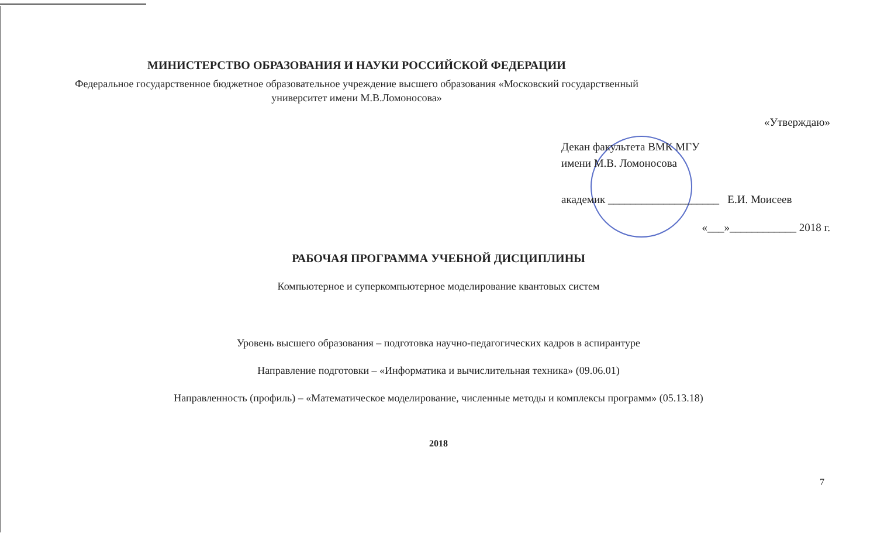МИНИСТЕРСТВО ОБРАЗОВАНИЯ И НАУКИ РОССИЙСКОЙ ФЕДЕРАЦИИ
Федеральное государственное бюджетное образовательное учреждение высшего образования «Московский государственный университет имени М.В.Ломоносова»
«Утверждаю»
Декан факультета ВМК МГУ
имени М.В. Ломоносова
академик ____________________ Е.И. Моисеев
«___»____________ 2018 г.
РАБОЧАЯ ПРОГРАММА УЧЕБНОЙ ДИСЦИПЛИНЫ
Компьютерное и суперкомпьютерное моделирование квантовых систем
Уровень высшего образования – подготовка научно-педагогических кадров в аспирантуре
Направление подготовки – «Информатика и вычислительная техника» (09.06.01)
Направленность (профиль) – «Математическое моделирование, численные методы и комплексы программ» (05.13.18)
2018
7